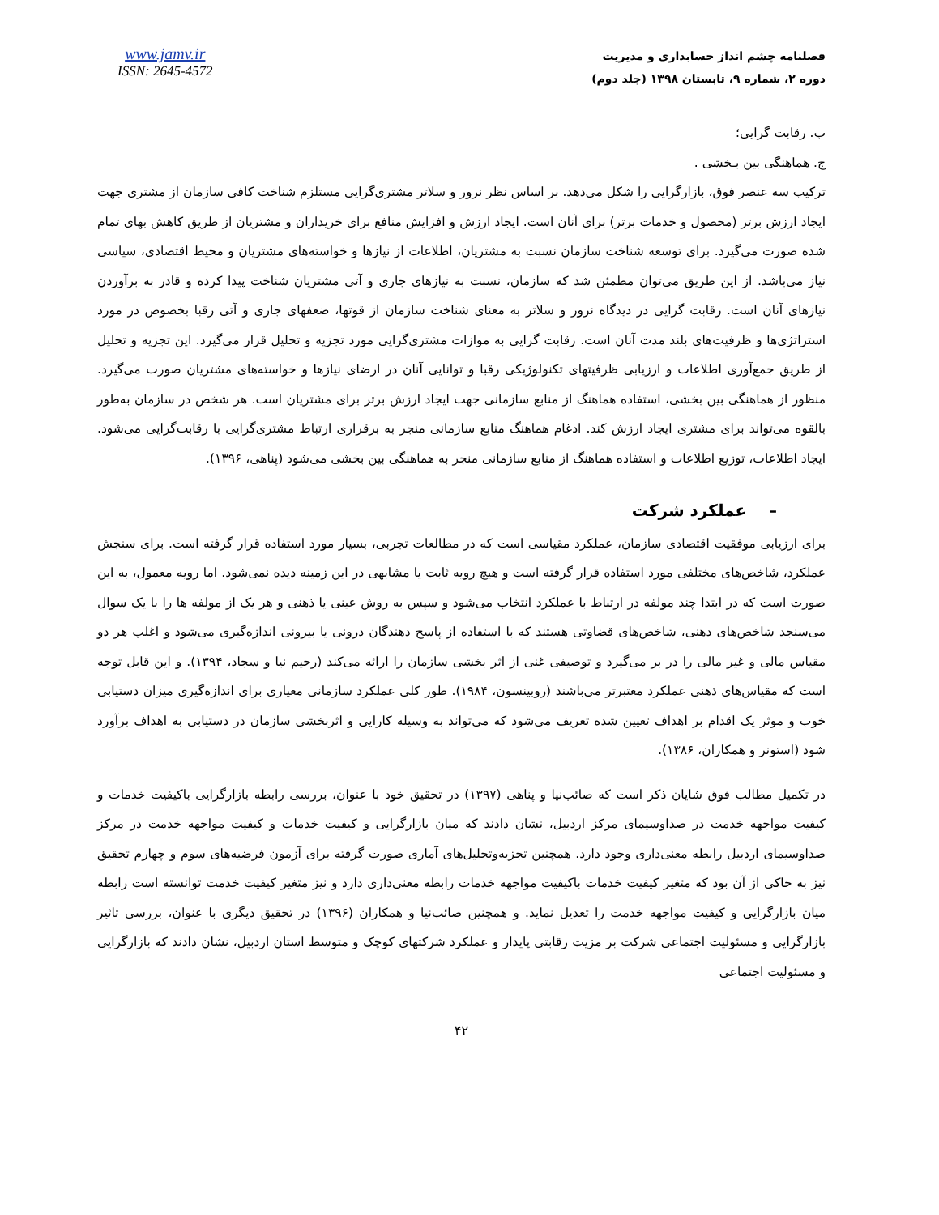www.jamv.ir
ISSN: 2645-4572
فصلنامه چشم انداز حسابداری و مدیریت
دوره ۲، شماره ۹، تابستان ۱۳۹۸ (جلد دوم)
ب. رقابت گرایی؛
ج. هماهنگی بین بـخشی .
ترکیب سه عنصر فوق، بازارگرایی را شکل می‌دهد. بر اساس نظر نرور و سلاتر مشتری‌گرایی مستلزم شناخت کافی سازمان از مشتری جهت ایجاد ارزش برتر (محصول و خدمات برتر) برای آنان است. ایجاد ارزش و افزایش منافع برای خریداران و مشتریان از طریق کاهش بهای تمام شده صورت می‌گیرد. برای توسعه شناخت سازمان نسبت به مشتریان، اطلاعات از نیازها و خواسته‌های مشتریان و محیط اقتصادی، سیاسی نیاز می‌باشد. از این طریق می‌توان مطمئن شد که سازمان، نسبت به نیازهای جاری و آتی مشتریان شناخت پیدا کرده و قادر به برآوردن نیازهای آنان است. رقابت گرایی در دیدگاه نرور و سلاتر به معنای شناخت سازمان از قوتها، ضعفهای جاری و آتی رقبا بخصوص در مورد استراتژی‌ها و ظرفیت‌های بلند مدت آنان است. رقابت گرایی به موازات مشتری‌گرایی مورد تجزیه و تحلیل قرار می‌گیرد. این تجزیه و تحلیل از طریق جمع‌آوری اطلاعات و ارزیابی ظرفیتهای تکنولوژیکی رقبا و توانایی آنان در ارضای نیازها و خواسته‌های مشتریان صورت می‌گیرد. منظور از هماهنگی بین بخشی، استفاده هماهنگ از منابع سازمانی جهت ایجاد ارزش برتر برای مشتریان است. هر شخص در سازمان به‌طور بالقوه می‌تواند برای مشتری ایجاد ارزش کند. ادغام هماهنگ منابع سازمانی منجر به برقراری ارتباط مشتری‌گرایی با رقابت‌گرایی می‌شود. ایجاد اطلاعات، توزیع اطلاعات و استفاده هماهنگ از منابع سازمانی منجر به هماهنگی بین بخشی می‌شود (پناهی، ۱۳۹۶).
– عملکرد شرکت
برای ارزیابی موفقیت اقتصادی سازمان، عملکرد مقیاسی است که در مطالعات تجربی، بسیار مورد استفاده قرار گرفته است. برای سنجش عملکرد، شاخص‌های مختلفی مورد استفاده قرار گرفته است و هیچ رویه ثابت یا مشابهی در این زمینه دیده نمی‌شود. اما رویه معمول، به این صورت است که در ابتدا چند مولفه در ارتباط با عملکرد انتخاب می‌شود و سپس به روش عینی یا ذهنی و هر یک از مولفه ها را با یک سوال می‌سنجد شاخص‌های ذهنی، شاخص‌های قضاوتی هستند که با استفاده از پاسخ دهندگان درونی یا بیرونی اندازه‌گیری می‌شود و اغلب هر دو مقیاس مالی و غیر مالی را در بر می‌گیرد و توصیفی غنی از اثر بخشی سازمان را ارائه می‌کند (رحیم نیا و سجاد، ۱۳۹۴). و این قابل توجه است که مقیاس‌های ذهنی عملکرد معتبرتر می‌باشند (روبینسون، ۱۹۸۴). طور کلی عملکرد سازمانی معیاری برای اندازه‌گیری میزان دستیابی خوب و موثر یک اقدام بر اهداف تعیین شده تعریف می‌شود که می‌تواند به وسیله کارایی و اثربخشی سازمان در دستیابی به اهداف برآورد شود (استونر و همکاران، ۱۳۸۶).
در تکمیل مطالب فوق شایان ذکر است که صائب‌نیا و پناهی (۱۳۹۷) در تحقیق خود با عنوان، بررسی رابطه بازارگرایی باکیفیت خدمات و کیفیت مواجهه خدمت در صداوسیمای مرکز اردبیل، نشان دادند که میان بازارگرایی و کیفیت خدمات و کیفیت مواجهه خدمت در مرکز صداوسیمای اردبیل رابطه معنی‌داری وجود دارد. همچنین تجزیه‌وتحلیل‌های آماری صورت گرفته برای آزمون فرضیه‌های سوم و چهارم تحقیق نیز به حاکی از آن بود که متغیر کیفیت خدمات باکیفیت مواجهه خدمات رابطه معنی‌داری دارد و نیز متغیر کیفیت خدمت توانسته است رابطه میان بازارگرایی و کیفیت مواجهه خدمت را تعدیل نماید. و همچنین صائب‌نیا و همکاران (۱۳۹۶) در تحقیق دیگری با عنوان، بررسی تاثیر بازارگرایی و مسئولیت اجتماعی شرکت بر مزیت رقابتی پایدار و عملکرد شرکتهای کوچک و متوسط استان اردبیل، نشان دادند که بازارگرایی و مسئولیت اجتماعی
۴۲